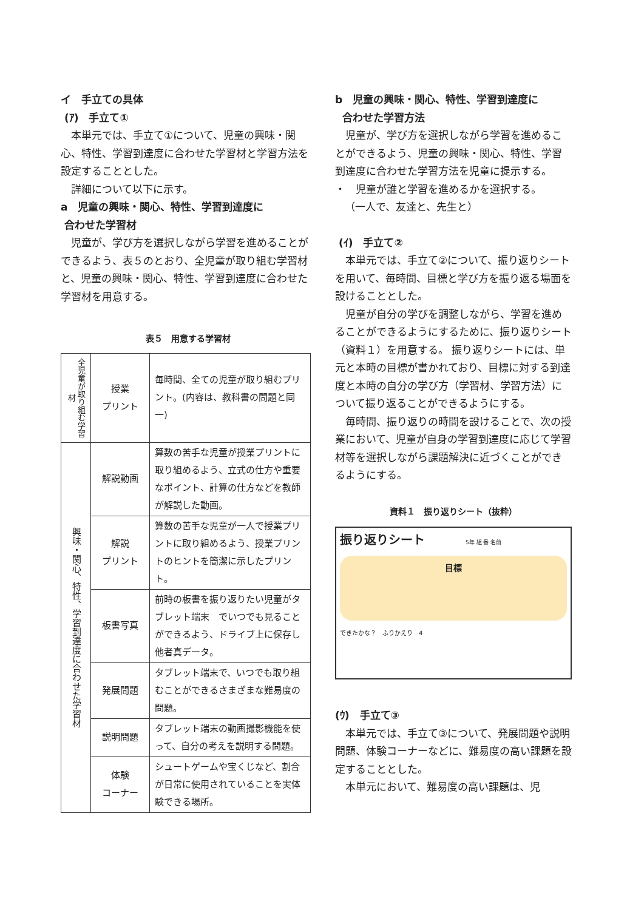イ　手立ての具体
(ｱ)　手立て①
本単元では、手立て①について、児童の興味・関心、特性、学習到達度に合わせた学習材と学習方法を設定することとした。
詳細について以下に示す。
a　児童の興味・関心、特性、学習到達度に
合わせた学習材
児童が、学び方を選択しながら学習を進めることができるよう、表５のとおり、全児童が取り組む学習材と、児童の興味・関心、特性、学習到達度に合わせた学習材を用意する。
表５　用意する学習材
| 全児童が取り組む学習材 | 授業 プリント | 毎時間、全ての児童が取り組むプリント。(内容は、教科書の問題と同一) |
| 興味・関心、特性、学習到達度に合わせた学習材 | 解説動画 | 算数の苦手な児童が授業プリントに取り組めるよう、立式の仕方や重要なポイント、計算の仕方などを教師が解説した動画。 |
| | 解説 プリント | 算数の苦手な児童が一人で授業プリントに取り組めるよう、授業プリントのヒントを簡潔に示したプリント。 |
| | 板書写真 | 前時の板書を振り返りたい児童がタブレット端末 でいつでも見ることができるよう、ドライブ上に保存し他者真データ。 |
| | 発展問題 | タブレット端末で、いつでも取り組むことができるさまざまな難易度の問題。 |
| | 説明問題 | タブレット端末の動画撮影機能を使って、自分の考えを説明する問題。 |
| | 体験 コーナー | シュートゲームや宝くじなど、割合が日常に使用されていることを実体験できる場所。 |
b　児童の興味・関心、特性、学習到達度に
合わせた学習方法
児童が、学び方を選択しながら学習を進めることができるよう、児童の興味・関心、特性、学習到達度に合わせた学習方法を児童に提示する。
・　児童が誰と学習を進めるかを選択する。
（一人で、友達と、先生と）
(ｲ)　手立て②
本単元では、手立て②について、振り返りシートを用いて、毎時間、目標と学び方を振り返る場面を設けることとした。
児童が自分の学びを調整しながら、学習を進めることができるようにするために、振り返りシート（資料１）を用意する。 振り返りシートには、単元と本時の目標が書かれており、目標に対する到達度と本時の自分の学び方（学習材、学習方法）について振り返ることができるようにする。
毎時間、振り返りの時間を設けることで、次の授業において、児童が自身の学習到達度に応じて学習材等を選択しながら課題解決に近づくことができるようにする。
資料１　振り返りシート（抜粋）
振り返りシート 5年 組 番 名前
目標
できたかな？　ふりかえり　4
(ｳ)　手立て③
本単元では、手立て③について、発展問題や説明問題、体験コーナーなどに、難易度の高い課題を設定することとした。
本単元において、難易度の高い課題は、児